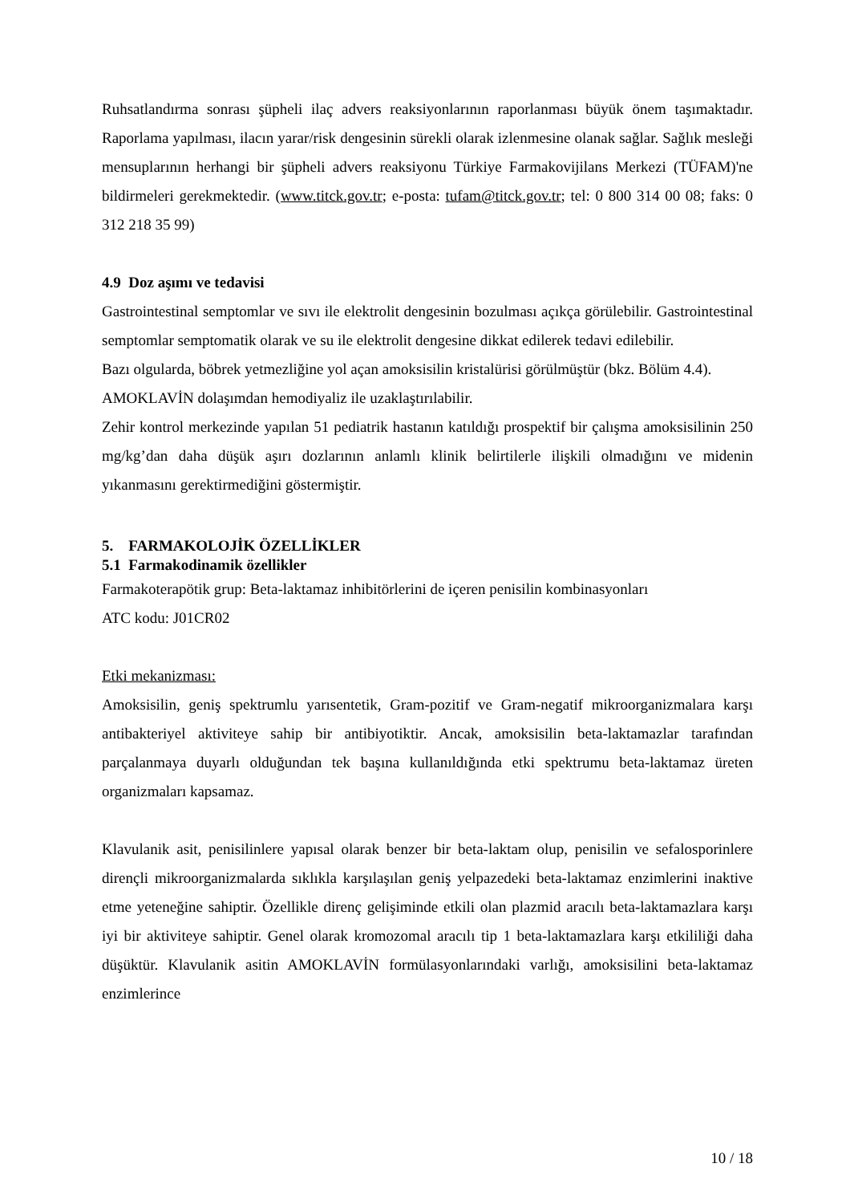Ruhsatlandırma sonrası şüpheli ilaç advers reaksiyonlarının raporlanması büyük önem taşımaktadır. Raporlama yapılması, ilacın yarar/risk dengesinin sürekli olarak izlenmesine olanak sağlar. Sağlık mesleği mensuplarının herhangi bir şüpheli advers reaksiyonu Türkiye Farmakovijilans Merkezi (TÜFAM)'ne bildirmeleri gerekmektedir. (www.titck.gov.tr; e-posta: tufam@titck.gov.tr; tel: 0 800 314 00 08; faks: 0 312 218 35 99)
4.9 Doz aşımı ve tedavisi
Gastrointestinal semptomlar ve sıvı ile elektrolit dengesinin bozulması açıkça görülebilir. Gastrointestinal semptomlar semptomatik olarak ve su ile elektrolit dengesine dikkat edilerek tedavi edilebilir.
Bazı olgularda, böbrek yetmezliğine yol açan amoksisilin kristalürisi görülmüştür (bkz. Bölüm 4.4).
AMOKLAVİN dolaşımdan hemodiyaliz ile uzaklaştırılabilir.
Zehir kontrol merkezinde yapılan 51 pediatrik hastanın katıldığı prospektif bir çalışma amoksisilinin 250 mg/kg’dan daha düşük aşırı dozlarının anlamlı klinik belirtilerle ilişkili olmadığını ve midenin yıkanmasını gerektirmediğini göstermiştir.
5. FARMAKOLOJİK ÖZELLİKLER
5.1 Farmakodinamik özellikler
Farmakoterapötik grup: Beta-laktamaz inhibitörlerini de içeren penisilin kombinasyonları
ATC kodu: J01CR02
Etki mekanizması:
Amoksisilin, geniş spektrumlu yarısentetik, Gram-pozitif ve Gram-negatif mikroorganizmalara karşı antibakteriyel aktiviteye sahip bir antibiyotiktir. Ancak, amoksisilin beta-laktamazlar tarafından parçalanmaya duyarlı olduğundan tek başına kullanıldığında etki spektrumu beta-laktamaz üreten organizmaları kapsamaz.
Klavulanik asit, penisilinlere yapısal olarak benzer bir beta-laktam olup, penisilin ve sefalosporinlere dirençli mikroorganizmalarda sıklıkla karşılaşılan geniş yelpazedeki beta-laktamaz enzimlerini inaktive etme yeteneğine sahiptir. Özellikle direnç gelişiminde etkili olan plazmid aracılı beta-laktamazlara karşı iyi bir aktiviteye sahiptir. Genel olarak kromozomal aracılı tip 1 beta-laktamazlara karşı etkililiği daha düşüktür. Klavulanik asitin AMOKLAVİN formülasyonlarındaki varlığı, amoksisilini beta-laktamaz enzimlerince
10 / 18